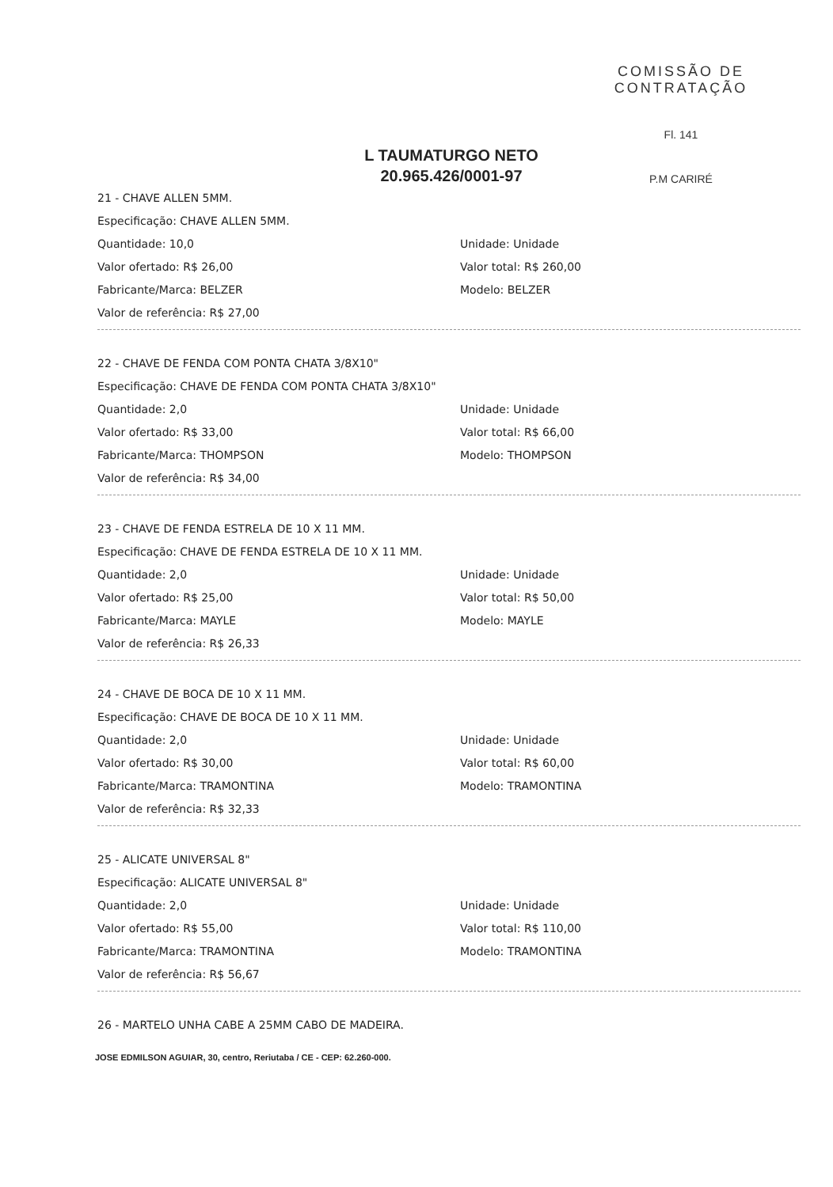COMISSÃO DE CONTRATAÇÃO
Fl. 141
P.M CARIRÉ
L TAUMATURGO NETO
20.965.426/0001-97
21 - CHAVE ALLEN 5MM.
Especificação: CHAVE ALLEN 5MM.
Quantidade: 10,0 Unidade: Unidade
Valor ofertado: R$ 26,00 Valor total: R$ 260,00
Fabricante/Marca: BELZER Modelo: BELZER
Valor de referência: R$ 27,00
22 - CHAVE DE FENDA COM PONTA CHATA 3/8X10"
Especificação: CHAVE DE FENDA COM PONTA CHATA 3/8X10"
Quantidade: 2,0 Unidade: Unidade
Valor ofertado: R$ 33,00 Valor total: R$ 66,00
Fabricante/Marca: THOMPSON Modelo: THOMPSON
Valor de referência: R$ 34,00
23 - CHAVE DE FENDA ESTRELA DE 10 X 11 MM.
Especificação: CHAVE DE FENDA ESTRELA DE 10 X 11 MM.
Quantidade: 2,0 Unidade: Unidade
Valor ofertado: R$ 25,00 Valor total: R$ 50,00
Fabricante/Marca: MAYLE Modelo: MAYLE
Valor de referência: R$ 26,33
24 - CHAVE DE BOCA DE 10 X 11 MM.
Especificação: CHAVE DE BOCA DE 10 X 11 MM.
Quantidade: 2,0 Unidade: Unidade
Valor ofertado: R$ 30,00 Valor total: R$ 60,00
Fabricante/Marca: TRAMONTINA Modelo: TRAMONTINA
Valor de referência: R$ 32,33
25 - ALICATE UNIVERSAL 8"
Especificação: ALICATE UNIVERSAL 8"
Quantidade: 2,0 Unidade: Unidade
Valor ofertado: R$ 55,00 Valor total: R$ 110,00
Fabricante/Marca: TRAMONTINA Modelo: TRAMONTINA
Valor de referência: R$ 56,67
26 - MARTELO UNHA CABE A 25MM CABO DE MADEIRA.
JOSE EDMILSON AGUIAR, 30, centro, Reriutaba / CE - CEP: 62.260-000.